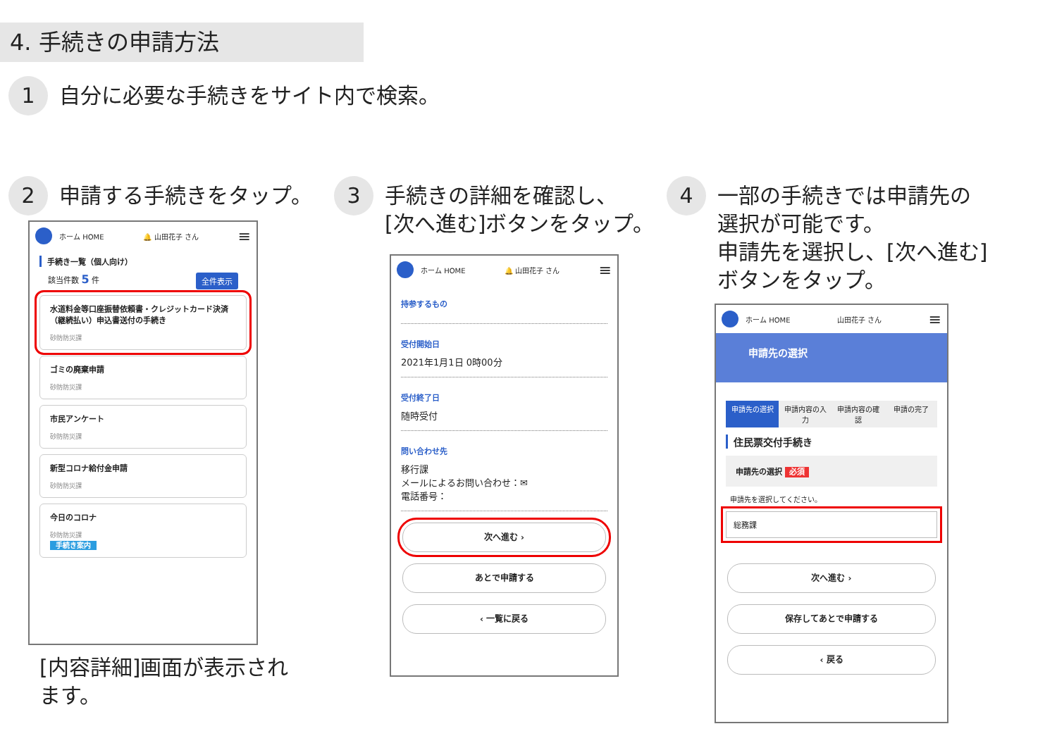4. 手続きの申請方法
1 自分に必要な手続きをサイト内で検索。
2 申請する手続きをタップ。
3 手続きの詳細を確認し、
[次へ進む]ボタンをタップ。
4 一部の手続きでは申請先の
選択が可能です。
申請先を選択し、[次へ進む]
ボタンをタップ。
ホーム HOME 🔔 山田花子 さん ≡
手続き一覧（個人向け）
該当件数 5 件 全件表示
水道料金等口座振替依頼書・クレジットカード決済（継続払い）申込書送付の手続き
砂防防災課
ゴミの廃棄申請
砂防防災課
市民アンケート
砂防防災課
新型コロナ給付金申請
砂防防災課
今日のコロナ
砂防防災課
手続き案内
[内容詳細]画面が表示され
ます。
ホーム HOME 🔔 山田花子 さん ≡
持参するもの
受付開始日
2021年1月1日 0時00分
受付終了日
随時受付
問い合わせ先
移行課
メールによるお問い合わせ：✉
電話番号：
次へ進む ›
あとで申請する
‹ 一覧に戻る
ホーム HOME 山田花子 さん ≡
申請先の選択
申請先の選択 申請内容の入力 申請内容の確認 申請の完了
住民票交付手続き
申請先の選択 必須
申請先を選択してください。
総務課
次へ進む ›
保存してあとで申請する
‹ 戻る